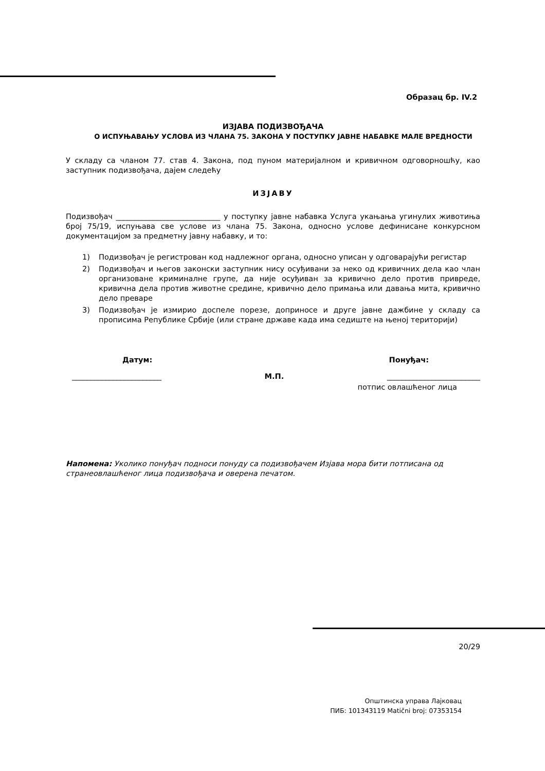Образац бр. IV.2
ИЗЈАВА ПОДИЗВОЂАЧА
О ИСПУЊАВАЊУ УСЛОВА ИЗ ЧЛАНА 75. ЗАКОНА У ПОСТУПКУ ЈАВНЕ НАБАВКЕ МАЛЕ ВРЕДНОСТИ
У складу са чланом 77. став 4. Закона, под пуном материјалном и кривичном одговорношћу, као заступник подизвођача, дајем следећу
ИЗЈАВУ
Подизвођач ____________________________ у поступку јавне набавка Услуга укањања угинулих животиња број 75/19, испуњава све услове из члана 75. Закона, односно услове дефинисане конкурсном документацијом за предметну јавну набавку, и то:
1) Подизвођач је регистрован код надлежног органа, односно уписан у одговарајући регистар
2) Подизвођач и његов законски заступник нису осуђивани за неко од кривичних дела као члан организоване криминалне групе, да није осуђиван за кривично дело против привреде, кривична дела против животне средине, кривично дело примања или давања мита, кривично дело преваре
3) Подизвођач је измирио доспеле порезе, доприносе и друге јавне дажбине у складу са прописима Републике Србије (или стране државе када има седиште на њеној територији)
Датум: Понуђач:
________________________ М.П. _________________________
потпис овлашћеног лица
Напомена: Уколико понуђач подноси понуду са подизвођачем Изјава мора бити потписана од странеовлашћеног лица подизвођача и оверена печатом.
20/29
Општинска управа Лајковац
ПИБ: 101343119 Matični broj: 07353154